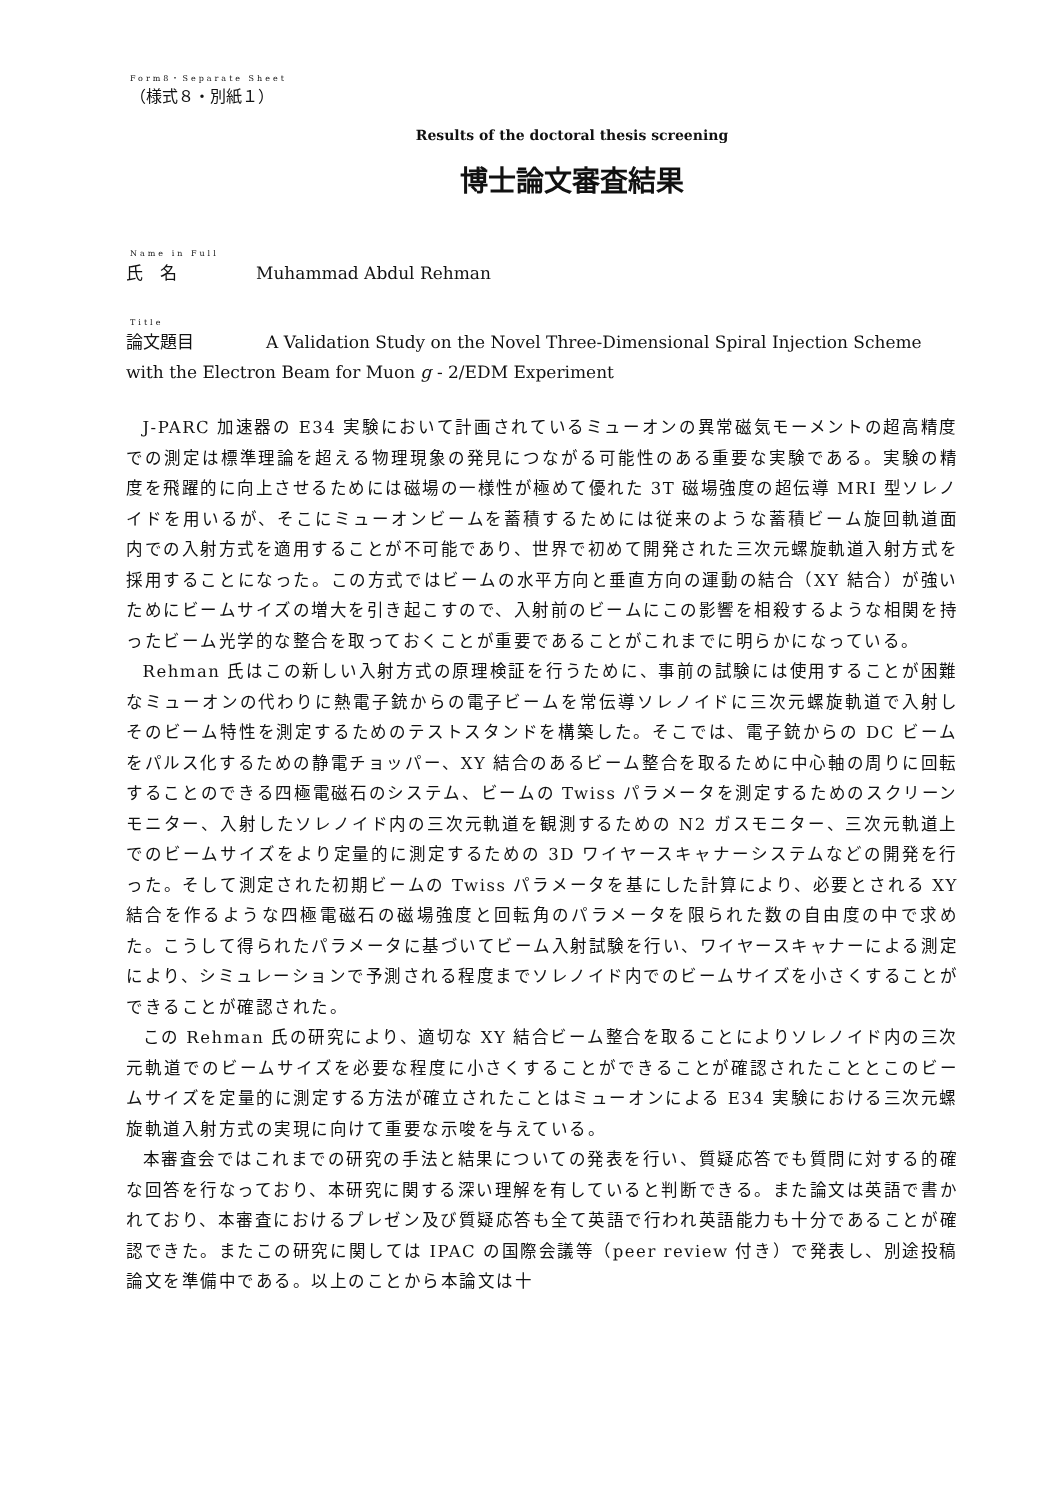Form8・Separate Sheet
（様式８・別紙１）
Results of the doctoral thesis screening
博士論文審査結果
Name in Full
氏　名 Muhammad Abdul Rehman
Title
論文題目 A Validation Study on the Novel Three-Dimensional Spiral Injection Scheme with the Electron Beam for Muon g - 2/EDM Experiment
J-PARC 加速器の E34 実験において計画されているミューオンの異常磁気モーメントの超高精度での測定は標準理論を超える物理現象の発見につながる可能性のある重要な実験である。実験の精度を飛躍的に向上させるためには磁場の一様性が極めて優れた 3T 磁場強度の超伝導 MRI 型ソレノイドを用いるが、そこにミューオンビームを蓄積するためには従来のような蓄積ビーム旋回軌道面内での入射方式を適用することが不可能であり、世界で初めて開発された三次元螺旋軌道入射方式を採用することになった。この方式ではビームの水平方向と垂直方向の運動の結合（XY 結合）が強いためにビームサイズの増大を引き起こすので、入射前のビームにこの影響を相殺するような相関を持ったビーム光学的な整合を取っておくことが重要であることがこれまでに明らかになっている。
Rehman 氏はこの新しい入射方式の原理検証を行うために、事前の試験には使用することが困難なミューオンの代わりに熱電子銃からの電子ビームを常伝導ソレノイドに三次元螺旋軌道で入射しそのビーム特性を測定するためのテストスタンドを構築した。そこでは、電子銃からの DC ビームをパルス化するための静電チョッパー、XY 結合のあるビーム整合を取るために中心軸の周りに回転することのできる四極電磁石のシステム、ビームの Twiss パラメータを測定するためのスクリーンモニター、入射したソレノイド内の三次元軌道を観測するための N2 ガスモニター、三次元軌道上でのビームサイズをより定量的に測定するための 3D ワイヤースキャナーシステムなどの開発を行った。そして測定された初期ビームの Twiss パラメータを基にした計算により、必要とされる XY 結合を作るような四極電磁石の磁場強度と回転角のパラメータを限られた数の自由度の中で求めた。こうして得られたパラメータに基づいてビーム入射試験を行い、ワイヤースキャナーによる測定により、シミュレーションで予測される程度までソレノイド内でのビームサイズを小さくすることができることが確認された。
この Rehman 氏の研究により、適切な XY 結合ビーム整合を取ることによりソレノイド内の三次元軌道でのビームサイズを必要な程度に小さくすることができることが確認されたこととこのビームサイズを定量的に測定する方法が確立されたことはミューオンによる E34 実験における三次元螺旋軌道入射方式の実現に向けて重要な示唆を与えている。
本審査会ではこれまでの研究の手法と結果についての発表を行い、質疑応答でも質問に対する的確な回答を行なっており、本研究に関する深い理解を有していると判断できる。また論文は英語で書かれており、本審査におけるプレゼン及び質疑応答も全て英語で行われ英語能力も十分であることが確認できた。またこの研究に関しては IPAC の国際会議等（peer review 付き）で発表し、別途投稿論文を準備中である。以上のことから本論文は十